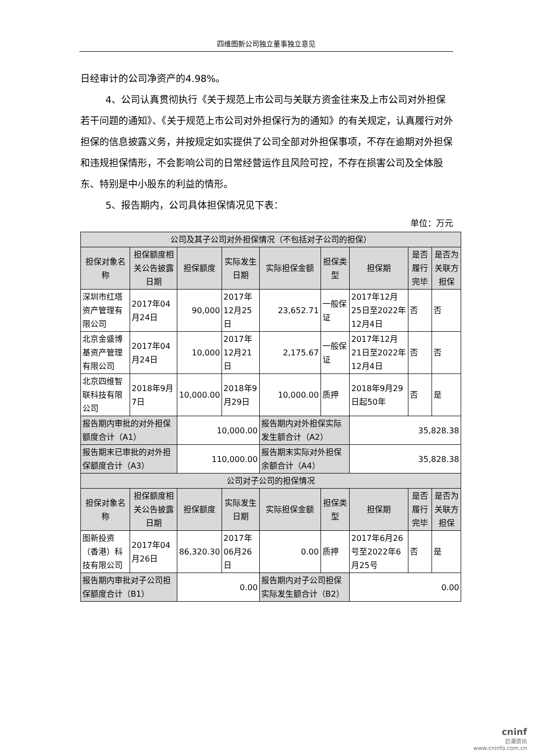四维图新公司独立董事独立意见
日经审计的公司净资产的4.98%。
4、公司认真贯彻执行《关于规范上市公司与关联方资金往来及上市公司对外担保若干问题的通知》、《关于规范上市公司对外担保行为的通知》的有关规定，认真履行对外担保的信息披露义务，并按规定如实提供了公司全部对外担保事项，不存在逾期对外担保和违规担保情形，不会影响公司的日常经营运作且风险可控，不存在损害公司及全体股东、特别是中小股东的利益的情形。
5、报告期内，公司具体担保情况见下表：
单位：万元
| 公司及其子公司对外担保情况（不包括对子公司的担保） | | | | | | | | |
| --- | --- | --- | --- | --- | --- | --- | --- | --- |
| 担保对象名称 | 担保额度相关公告披露日期 | 担保额度 | 实际发生日期 | 实际担保金额 | 担保类型 | 担保期 | 是否履行完毕 | 是否为关联方担保 |
| 深圳市红塔资产管理有限公司 | 2017年04月24日 | 90,000 | 2017年12月25日 | 23,652.71 | 一般保证 | 2017年12月25日至2022年12月4日 | 否 | 否 |
| 北京金盛博基资产管理有限公司 | 2017年04月24日 | 10,000 | 2017年12月21日 | 2,175.67 | 一般保证 | 2017年12月21日至2022年12月4日 | 否 | 否 |
| 北京四维智联科技有限公司 | 2018年9月7日 | 10,000.00 | 2018年9月29日 | 10,000.00 | 质押 | 2018年9月29日起50年 | 否 | 是 |
| 报告期内审批的对外担保额度合计（A1） | | 10,000.00 | | 报告期内对外担保实际发生额合计（A2） | | 35,828.38 | | |
| 报告期末已审批的对外担保额度合计（A3） | | 110,000.00 | | 报告期末实际对外担保余额合计（A4） | | 35,828.38 | | |
| 公司对子公司的担保情况 | | | | | | | | |
| 担保对象名称 | 担保额度相关公告披露日期 | 担保额度 | 实际发生日期 | 实际担保金额 | 担保类型 | 担保期 | 是否履行完毕 | 是否为关联方担保 |
| 图新投资（香港）科技有限公司 | 2017年04月26日 | 86,320.30 | 2017年06月26日 | 0.00 | 质押 | 2017年6月26号至2022年6月25号 | 否 | 是 |
| 报告期内审批对子公司担保额度合计（B1） | | 0.00 | | 报告期内对子公司担保实际发生额合计（B2） | | 0.00 | | |
cninf
巨潮资讯
www.cninfo.com.cn